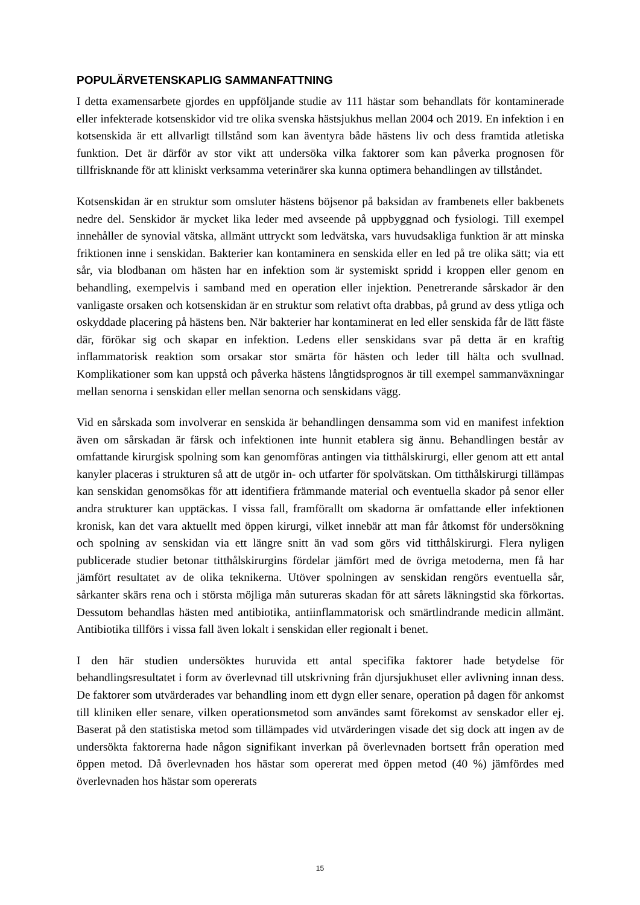POPULÄRVETENSKAPLIG SAMMANFATTNING
I detta examensarbete gjordes en uppföljande studie av 111 hästar som behandlats för kontaminerade eller infekterade kotsenskidor vid tre olika svenska hästsjukhus mellan 2004 och 2019. En infektion i en kotsenskida är ett allvarligt tillstånd som kan äventyra både hästens liv och dess framtida atletiska funktion. Det är därför av stor vikt att undersöka vilka faktorer som kan påverka prognosen för tillfrisknande för att kliniskt verksamma veterinärer ska kunna optimera behandlingen av tillståndet.
Kotsenskidan är en struktur som omsluter hästens böjsenor på baksidan av frambenets eller bakbenets nedre del. Senskidor är mycket lika leder med avseende på uppbyggnad och fysiologi. Till exempel innehåller de synovial vätska, allmänt uttryckt som ledvätska, vars huvudsakliga funktion är att minska friktionen inne i senskidan. Bakterier kan kontaminera en senskida eller en led på tre olika sätt; via ett sår, via blodbanan om hästen har en infektion som är systemiskt spridd i kroppen eller genom en behandling, exempelvis i samband med en operation eller injektion. Penetrerande sårskador är den vanligaste orsaken och kotsenskidan är en struktur som relativt ofta drabbas, på grund av dess ytliga och oskyddade placering på hästens ben. När bakterier har kontaminerat en led eller senskida får de lätt fäste där, förökar sig och skapar en infektion. Ledens eller senskidans svar på detta är en kraftig inflammatorisk reaktion som orsakar stor smärta för hästen och leder till hälta och svullnad. Komplikationer som kan uppstå och påverka hästens långtidsprognos är till exempel sammanväxningar mellan senorna i senskidan eller mellan senorna och senskidans vägg.
Vid en sårskada som involverar en senskida är behandlingen densamma som vid en manifest infektion även om sårskadan är färsk och infektionen inte hunnit etablera sig ännu. Behandlingen består av omfattande kirurgisk spolning som kan genomföras antingen via titthålskirurgi, eller genom att ett antal kanyler placeras i strukturen så att de utgör in- och utfarter för spolvätskan. Om titthålskirurgi tillämpas kan senskidan genomsökas för att identifiera främmande material och eventuella skador på senor eller andra strukturer kan upptäckas. I vissa fall, framförallt om skadorna är omfattande eller infektionen kronisk, kan det vara aktuellt med öppen kirurgi, vilket innebär att man får åtkomst för undersökning och spolning av senskidan via ett längre snitt än vad som görs vid titthålskirurgi. Flera nyligen publicerade studier betonar titthålskirurgins fördelar jämfört med de övriga metoderna, men få har jämfört resultatet av de olika teknikerna. Utöver spolningen av senskidan rengörs eventuella sår, sårkanter skärs rena och i största möjliga mån sutureras skadan för att sårets läkningstid ska förkortas. Dessutom behandlas hästen med antibiotika, antiinflammatorisk och smärtlindrande medicin allmänt. Antibiotika tillförs i vissa fall även lokalt i senskidan eller regionalt i benet.
I den här studien undersöktes huruvida ett antal specifika faktorer hade betydelse för behandlingsresultatet i form av överlevnad till utskrivning från djursjukhuset eller avlivning innan dess. De faktorer som utvärderades var behandling inom ett dygn eller senare, operation på dagen för ankomst till kliniken eller senare, vilken operationsmetod som användes samt förekomst av senskador eller ej. Baserat på den statistiska metod som tillämpades vid utvärderingen visade det sig dock att ingen av de undersökta faktorerna hade någon signifikant inverkan på överlevnaden bortsett från operation med öppen metod. Då överlevnaden hos hästar som opererat med öppen metod (40 %) jämfördes med överlevnaden hos hästar som opererats
15